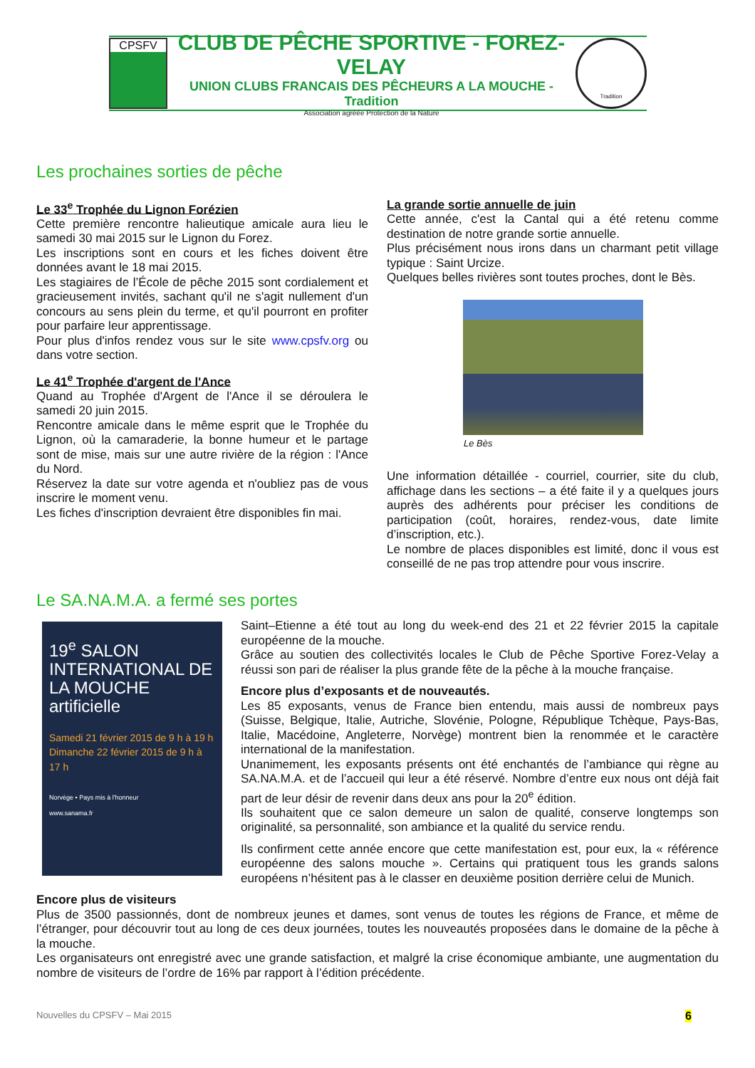CPSFV
CLUB DE PÊCHE SPORTIVE - FOREZ-VELAY
UNION CLUBS FRANCAIS DES PÊCHEURS A LA MOUCHE - Tradition
Association agréée Protection de la Nature
Tradition
Les prochaines sorties de pêche
Le 33<sup>e</sup> Trophée du Lignon Forézien
Cette première rencontre halieutique amicale aura lieu le samedi 30 mai 2015 sur le Lignon du Forez.
Les inscriptions sont en cours et les fiches doivent être données avant le 18 mai 2015.
Les stagiaires de l’École de pêche 2015 sont cordialement et gracieusement invités, sachant qu'il ne s'agit nullement d'un concours au sens plein du terme, et qu'il pourront en profiter pour parfaire leur apprentissage.
Pour plus d'infos rendez vous sur le site www.cpsfv.org ou dans votre section.
Le 41<sup>e</sup> Trophée d'argent de l'Ance
Quand au Trophée d'Argent de l'Ance il se déroulera le samedi 20 juin 2015.
Rencontre amicale dans le même esprit que le Trophée du Lignon, où la camaraderie, la bonne humeur et le partage sont de mise, mais sur une autre rivière de la région : l'Ance du Nord.
Réservez la date sur votre agenda et n'oubliez pas de vous inscrire le moment venu.
Les fiches d'inscription devraient être disponibles fin mai.
La grande sortie annuelle de juin
Cette année, c'est la Cantal qui a été retenu comme destination de notre grande sortie annuelle.
Plus précisément nous irons dans un charmant petit village typique : Saint Urcize.
Quelques belles rivières sont toutes proches, dont le Bès.
Le Bès
Une information détaillée - courriel, courrier, site du club, affichage dans les sections – a été faite il y a quelques jours auprès des adhérents pour préciser les conditions de participation (coût, horaires, rendez-vous, date limite d’inscription, etc.).
Le nombre de places disponibles est limité, donc il vous est conseillé de ne pas trop attendre pour vous inscrire.
Le SA.NA.M.A. a fermé ses portes
19<sup>e</sup> SALON INTERNATIONAL DE LA MOUCHE artificielle
Samedi 21 février 2015 de 9 h à 19 h
Dimanche 22 février 2015 de 9 h à 17 h
Norvège • Pays mis à l'honneur
www.sanama.fr
Saint–Etienne a été tout au long du week-end des 21 et 22 février 2015 la capitale européenne de la mouche.
Grâce au soutien des collectivités locales le Club de Pêche Sportive Forez-Velay a réussi son pari de réaliser la plus grande fête de la pêche à la mouche française.
Encore plus d’exposants et de nouveautés.
Les 85 exposants, venus de France bien entendu, mais aussi de nombreux pays (Suisse, Belgique, Italie, Autriche, Slovénie, Pologne, République Tchèque, Pays-Bas, Italie, Macédoine, Angleterre, Norvège) montrent bien la renommée et le caractère international de la manifestation.
Unanimement, les exposants présents ont été enchantés de l’ambiance qui règne au SA.NA.M.A. et de l’accueil qui leur a été réservé. Nombre d’entre eux nous ont déjà fait part de leur désir de revenir dans deux ans pour la 20<sup>e</sup> édition.
Ils souhaitent que ce salon demeure un salon de qualité, conserve longtemps son originalité, sa personnalité, son ambiance et la qualité du service rendu.
Ils confirment cette année encore que cette manifestation est, pour eux, la « référence européenne des salons mouche ». Certains qui pratiquent tous les grands salons européens n’hésitent pas à le classer en deuxième position derrière celui de Munich.
Encore plus de visiteurs
Plus de 3500 passionnés, dont de nombreux jeunes et dames, sont venus de toutes les régions de France, et même de l’étranger, pour découvrir tout au long de ces deux journées, toutes les nouveautés proposées dans le domaine de la pêche à la mouche.
Les organisateurs ont enregistré avec une grande satisfaction, et malgré la crise économique ambiante, une augmentation du nombre de visiteurs de l’ordre de 16% par rapport à l’édition précédente.
Nouvelles du CPSFV – Mai 2015 6